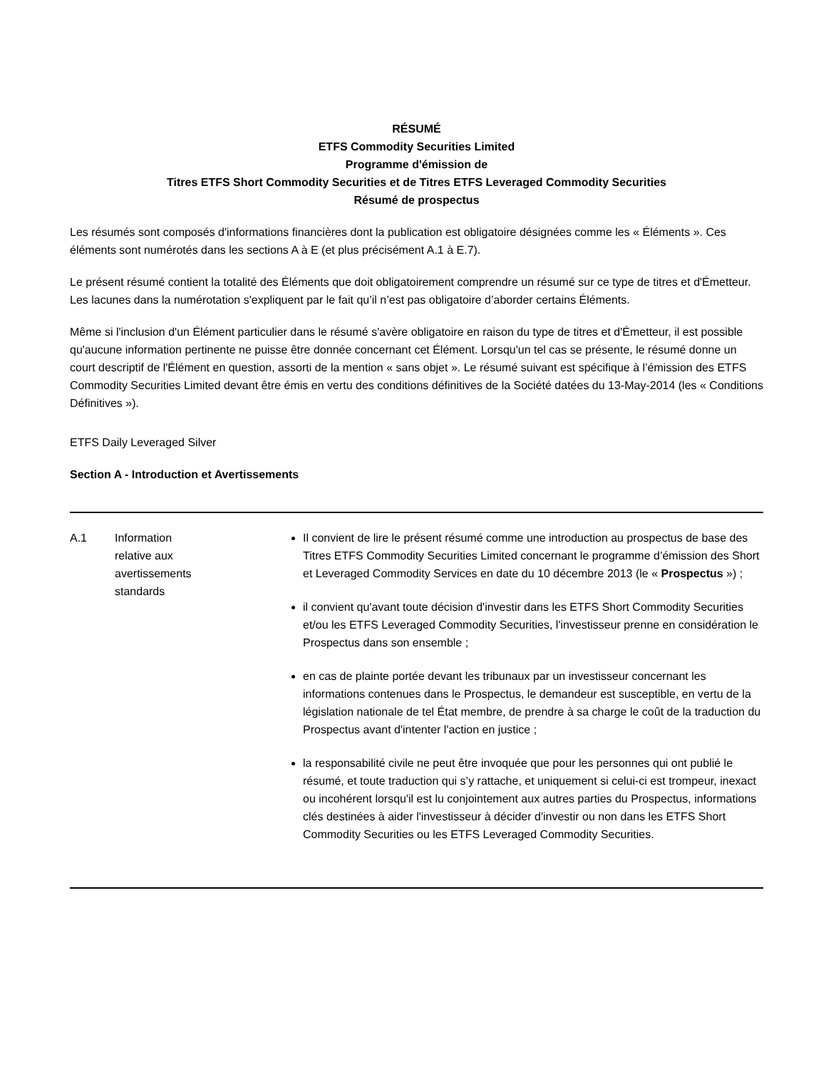RÉSUMÉ
ETFS Commodity Securities Limited
Programme d'émission de
Titres ETFS Short Commodity Securities et de Titres ETFS Leveraged Commodity Securities
Résumé de prospectus
Les résumés sont composés d'informations financières dont la publication est obligatoire désignées comme les « Éléments ». Ces éléments sont numérotés dans les sections A à E (et plus précisément A.1 à E.7).
Le présent résumé contient la totalité des Éléments que doit obligatoirement comprendre un résumé sur ce type de titres et d'Émetteur. Les lacunes dans la numérotation s'expliquent par le fait qu’il n’est pas obligatoire d’aborder certains Éléments.
Même si l'inclusion d'un Élément particulier dans le résumé s'avère obligatoire en raison du type de titres et d'Émetteur, il est possible qu'aucune information pertinente ne puisse être donnée concernant cet Élément. Lorsqu'un tel cas se présente, le résumé donne un court descriptif de l'Élément en question, assorti de la mention « sans objet ». Le résumé suivant est spécifique à l’émission des ETFS Commodity Securities Limited devant être émis en vertu des conditions définitives de la Société datées du 13-May-2014 (les « Conditions Définitives »).
ETFS Daily Leveraged Silver
Section A - Introduction et Avertissements
| A.1 | Information relative aux avertissements standards | Il convient de lire le présent résumé comme une introduction au prospectus de base des Titres ETFS Commodity Securities Limited concernant le programme d’émission des Short et Leveraged Commodity Services en date du 10 décembre 2013 (le « Prospectus ») ; il convient qu'avant toute décision d'investir dans les ETFS Short Commodity Securities et/ou les ETFS Leveraged Commodity Securities, l'investisseur prenne en considération le Prospectus dans son ensemble ; en cas de plainte portée devant les tribunaux par un investisseur concernant les informations contenues dans le Prospectus, le demandeur est susceptible, en vertu de la législation nationale de tel État membre, de prendre à sa charge le coût de la traduction du Prospectus avant d'intenter l'action en justice ; la responsabilité civile ne peut être invoquée que pour les personnes qui ont publié le résumé, et toute traduction qui s’y rattache, et uniquement si celui-ci est trompeur, inexact ou incohérent lorsqu'il est lu conjointement aux autres parties du Prospectus, informations clés destinées à aider l'investisseur à décider d'investir ou non dans les ETFS Short Commodity Securities ou les ETFS Leveraged Commodity Securities. |